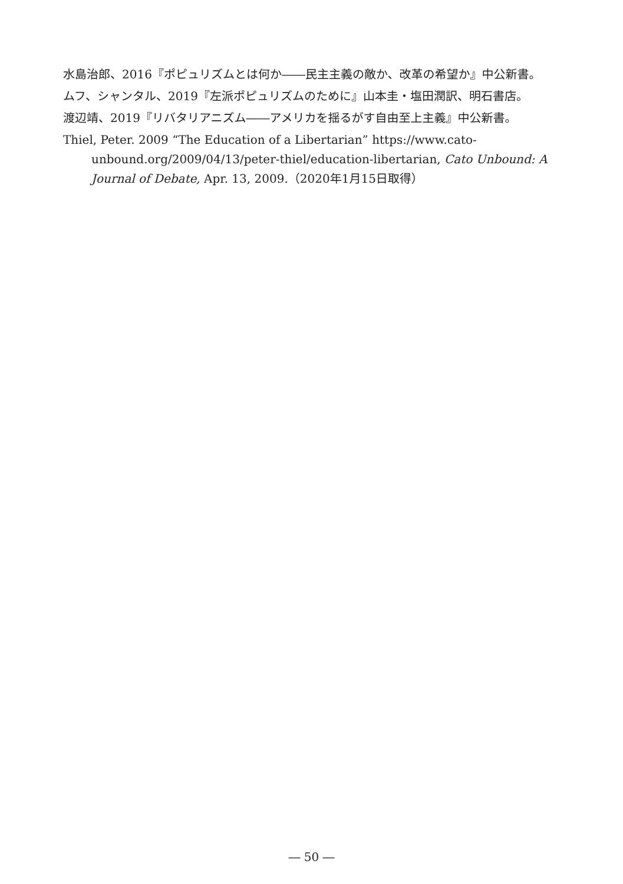水島治郎、2016『ポピュリズムとは何か――民主主義の敵か、改革の希望か』中公新書。
ムフ、シャンタル、2019『左派ポピュリズムのために』山本圭・塩田潤訳、明石書店。
渡辺靖、2019『リバタリアニズム――アメリカを揺るがす自由至上主義』中公新書。
Thiel, Peter. 2009 “The Education of a Libertarian” https://www.cato-unbound.org/2009/04/13/peter-thiel/education-libertarian, Cato Unbound: A Journal of Debate, Apr. 13, 2009.（2020年1月15日取得）
― 50 ―